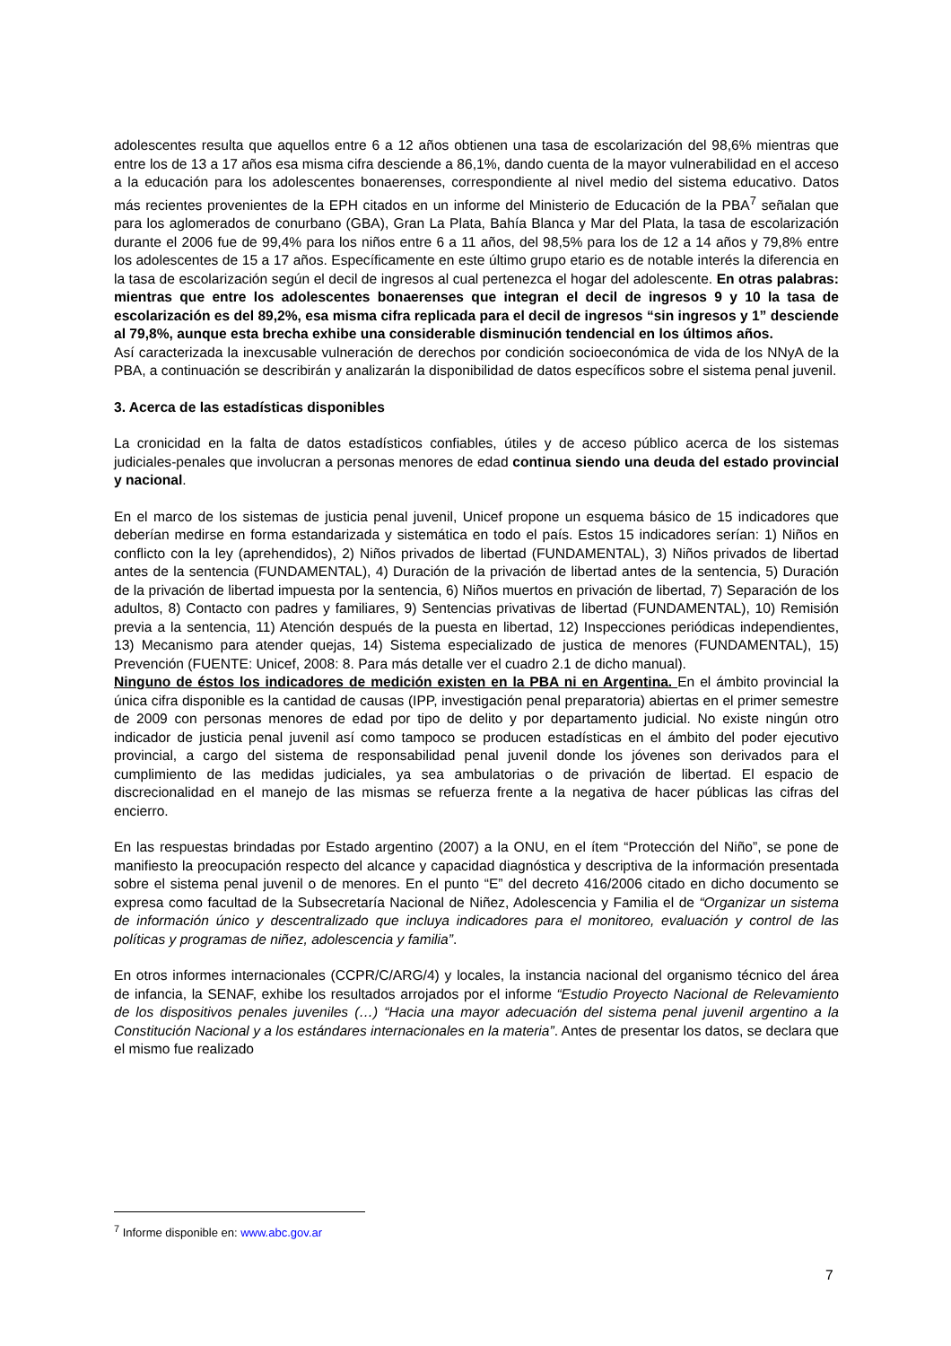adolescentes resulta que aquellos entre 6 a 12 años obtienen una tasa de escolarización del 98,6% mientras que entre los de 13 a 17 años esa misma cifra desciende a 86,1%, dando cuenta de la mayor vulnerabilidad en el acceso a la educación para los adolescentes bonaerenses, correspondiente al nivel medio del sistema educativo. Datos más recientes provenientes de la EPH citados en un informe del Ministerio de Educación de la PBA<sup>7</sup> señalan que para los aglomerados de conurbano (GBA), Gran La Plata, Bahía Blanca y Mar del Plata, la tasa de escolarización durante el 2006 fue de 99,4% para los niños entre 6 a 11 años, del 98,5% para los de 12 a 14 años y 79,8% entre los adolescentes de 15 a 17 años. Específicamente en este último grupo etario es de notable interés la diferencia en la tasa de escolarización según el decil de ingresos al cual pertenezca el hogar del adolescente. En otras palabras: mientras que entre los adolescentes bonaerenses que integran el decil de ingresos 9 y 10 la tasa de escolarización es del 89,2%, esa misma cifra replicada para el decil de ingresos “sin ingresos y 1” desciende al 79,8%, aunque esta brecha exhibe una considerable disminución tendencial en los últimos años.
Así caracterizada la inexcusable vulneración de derechos por condición socioeconómica de vida de los NNyA de la PBA, a continuación se describirán y analizarán la disponibilidad de datos específicos sobre el sistema penal juvenil.
3. Acerca de las estadísticas disponibles
La cronicidad en la falta de datos estadísticos confiables, útiles y de acceso público acerca de los sistemas judiciales-penales que involucran a personas menores de edad continua siendo una deuda del estado provincial y nacional.
En el marco de los sistemas de justicia penal juvenil, Unicef propone un esquema básico de 15 indicadores que deberían medirse en forma estandarizada y sistemática en todo el país. Estos 15 indicadores serían: 1) Niños en conflicto con la ley (aprehendidos), 2) Niños privados de libertad (FUNDAMENTAL), 3) Niños privados de libertad antes de la sentencia (FUNDAMENTAL), 4) Duración de la privación de libertad antes de la sentencia, 5) Duración de la privación de libertad impuesta por la sentencia, 6) Niños muertos en privación de libertad, 7) Separación de los adultos, 8) Contacto con padres y familiares, 9) Sentencias privativas de libertad (FUNDAMENTAL), 10) Remisión previa a la sentencia, 11) Atención después de la puesta en libertad, 12) Inspecciones periódicas independientes, 13) Mecanismo para atender quejas, 14) Sistema especializado de justica de menores (FUNDAMENTAL), 15) Prevención (FUENTE: Unicef, 2008: 8. Para más detalle ver el cuadro 2.1 de dicho manual).
Ninguno de éstos los indicadores de medición existen en la PBA ni en Argentina. En el ámbito provincial la única cifra disponible es la cantidad de causas (IPP, investigación penal preparatoria) abiertas en el primer semestre de 2009 con personas menores de edad por tipo de delito y por departamento judicial. No existe ningún otro indicador de justicia penal juvenil así como tampoco se producen estadísticas en el ámbito del poder ejecutivo provincial, a cargo del sistema de responsabilidad penal juvenil donde los jóvenes son derivados para el cumplimiento de las medidas judiciales, ya sea ambulatorias o de privación de libertad. El espacio de discrecionalidad en el manejo de las mismas se refuerza frente a la negativa de hacer públicas las cifras del encierro.
En las respuestas brindadas por Estado argentino (2007) a la ONU, en el ítem “Protección del Niño”, se pone de manifiesto la preocupación respecto del alcance y capacidad diagnóstica y descriptiva de la información presentada sobre el sistema penal juvenil o de menores. En el punto “E” del decreto 416/2006 citado en dicho documento se expresa como facultad de la Subsecretaría Nacional de Niñez, Adolescencia y Familia el de “Organizar un sistema de información único y descentralizado que incluya indicadores para el monitoreo, evaluación y control de las políticas y programas de niñez, adolescencia y familia”.
En otros informes internacionales (CCPR/C/ARG/4) y locales, la instancia nacional del organismo técnico del área de infancia, la SENAF, exhibe los resultados arrojados por el informe “Estudio Proyecto Nacional de Relevamiento de los dispositivos penales juveniles (…) “Hacia una mayor adecuación del sistema penal juvenil argentino a la Constitución Nacional y a los estándares internacionales en la materia”. Antes de presentar los datos, se declara que el mismo fue realizado
<sup>7</sup> Informe disponible en: www.abc.gov.ar
7